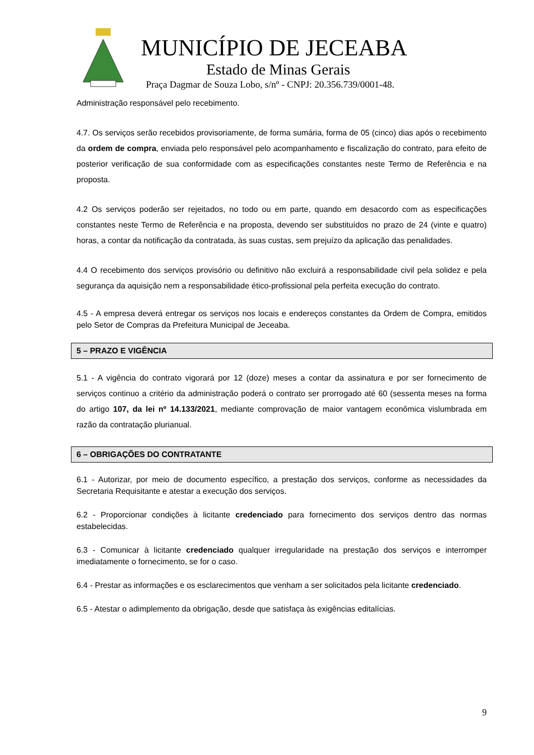MUNICÍPIO DE JECEABA
Estado de Minas Gerais
Praça Dagmar de Souza Lobo, s/nº - CNPJ: 20.356.739/0001-48.
Administração responsável pelo recebimento.
4.7. Os serviços serão recebidos provisoriamente, de forma sumária, forma de 05 (cinco) dias após o recebimento da ordem de compra, enviada pelo responsável pelo acompanhamento e fiscalização do contrato, para efeito de posterior verificação de sua conformidade com as especificações constantes neste Termo de Referência e na proposta.
4.2 Os serviços poderão ser rejeitados, no todo ou em parte, quando em desacordo com as especificações constantes neste Termo de Referência e na proposta, devendo ser substituídos no prazo de 24 (vinte e quatro) horas, a contar da notificação da contratada, às suas custas, sem prejuízo da aplicação das penalidades.
4.4 O recebimento dos serviços provisório ou definitivo não excluirá a responsabilidade civil pela solidez e pela segurança da aquisição nem a responsabilidade ético-profissional pela perfeita execução do contrato.
4.5 - A empresa deverá entregar os serviços nos locais e endereços constantes da Ordem de Compra, emitidos pelo Setor de Compras da Prefeitura Municipal de Jeceaba.
5 – PRAZO E VIGÊNCIA
5.1 - A vigência do contrato vigorará por 12 (doze) meses a contar da assinatura e por ser fornecimento de serviços continuo a critério da administração poderá o contrato ser prorrogado até 60 (sessenta meses na forma do artigo 107, da lei nº 14.133/2021, mediante comprovação de maior vantagem econômica vislumbrada em razão da contratação plurianual.
6 – OBRIGAÇÕES DO CONTRATANTE
6.1 - Autorizar, por meio de documento específico, a prestação dos serviços, conforme as necessidades da Secretaria Requisitante e atestar a execução dos serviços.
6.2 - Proporcionar condições à licitante credenciado para fornecimento dos serviços dentro das normas estabelecidas.
6.3 - Comunicar à licitante credenciado qualquer irregularidade na prestação dos serviços e interromper imediatamente o fornecimento, se for o caso.
6.4 - Prestar as informações e os esclarecimentos que venham a ser solicitados pela licitante credenciado.
6.5 - Atestar o adimplemento da obrigação, desde que satisfaça às exigências editalícias.
9